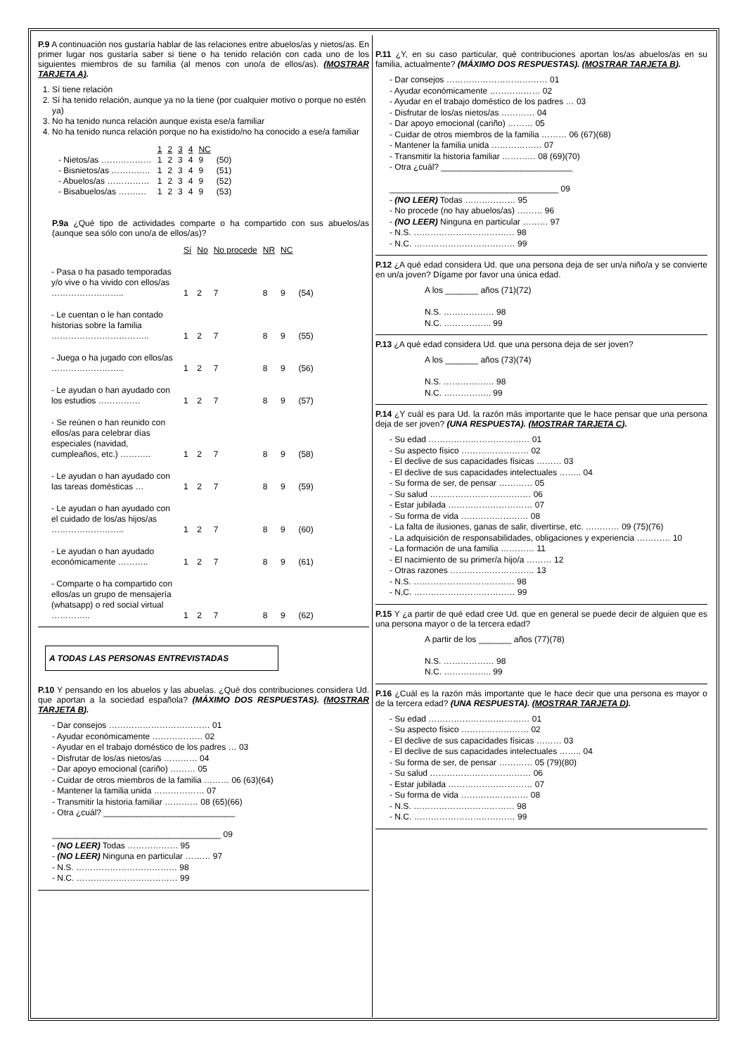P.9 A continuación nos gustaría hablar de las relaciones entre abuelos/as y nietos/as. En primer lugar nos gustaría saber si tiene o ha tenido relación con cada uno de los siguientes miembros de su familia (al menos con uno/a de ellos/as). (MOSTRAR TARJETA A).
1. Sí tiene relación
2. Sí ha tenido relación, aunque ya no la tiene (por cualquier motivo o porque no estén ya)
3. No ha tenido nunca relación aunque exista ese/a familiar
4. No ha tenido nunca relación porque no ha existido/no ha conocido a ese/a familiar
| | 1 | 2 | 3 | 4 | NC | |
| --- | --- | --- | --- | --- | --- | --- |
| - Nietos/as ……………… | 1 | 2 | 3 | 4 | 9 | (50) |
| - Bisnietos/as ………….. | 1 | 2 | 3 | 4 | 9 | (51) |
| - Abuelos/as …………… | 1 | 2 | 3 | 4 | 9 | (52) |
| - Bisabuelos/as ………. | 1 | 2 | 3 | 4 | 9 | (53) |
P.9a ¿Qué tipo de actividades comparte o ha compartido con sus abuelos/as (aunque sea sólo con uno/a de ellos/as)?
| | Sí | No | No procede | NR | NC | |
| --- | --- | --- | --- | --- | --- | --- |
| - Pasa o ha pasado temporadas y/o vive o ha vivido con ellos/as …………………….. | 1 | 2 | 7 | 8 | 9 | (54) |
| - Le cuentan o le han contado historias sobre la familia …………………………….. | 1 | 2 | 7 | 8 | 9 | (55) |
| - Juega o ha jugado con ellos/as …………………….. | 1 | 2 | 7 | 8 | 9 | (56) |
| - Le ayudan o han ayudado con los estudios …………… | 1 | 2 | 7 | 8 | 9 | (57) |
| - Se reúnen o han reunido con ellos/as para celebrar días especiales (navidad, cumpleaños, etc.) ……….. | 1 | 2 | 7 | 8 | 9 | (58) |
| - Le ayudan o han ayudado con las tareas domésticas … | 1 | 2 | 7 | 8 | 9 | (59) |
| - Le ayudan o han ayudado con el cuidado de los/as hijos/as …………………….. | 1 | 2 | 7 | 8 | 9 | (60) |
| - Le ayudan o han ayudado económicamente ……….. | 1 | 2 | 7 | 8 | 9 | (61) |
| - Comparte o ha compartido con ellos/as un grupo de mensajería (whatsapp) o red social virtual ………….. | 1 | 2 | 7 | 8 | 9 | (62) |
A TODAS LAS PERSONAS ENTREVISTADAS
P.10 Y pensando en los abuelos y las abuelas. ¿Qué dos contribuciones considera Ud. que aportan a la sociedad española? (MÁXIMO DOS RESPUESTAS). (MOSTRAR TARJETA B).
- Dar consejos ……………………………… 01
- Ayudar económicamente ……………… 02
- Ayudar en el trabajo doméstico de los padres … 03
- Disfrutar de los/as nietos/as ………… 04
- Dar apoyo emocional (cariño) ……… 05
- Cuidar de otros miembros de la familia ……… 06 (63)(64)
- Mantener la familia unida ……………… 07
- Transmitir la historia familiar ………… 08 (65)(66)
- Otra ¿cuál? ____________________________
____________________________________ 09
- (NO LEER) Todas ……………… 95
- (NO LEER) Ninguna en particular ……… 97
- N.S. ……………………………… 98
- N.C. ……………………………… 99
P.11 ¿Y, en su caso particular, qué contribuciones aportan los/as abuelos/as en su familia, actualmente? (MÁXIMO DOS RESPUESTAS). (MOSTRAR TARJETA B).
- Dar consejos ……………………………… 01
- Ayudar económicamente ……………… 02
- Ayudar en el trabajo doméstico de los padres … 03
- Disfrutar de los/as nietos/as ………… 04
- Dar apoyo emocional (cariño) ……… 05
- Cuidar de otros miembros de la familia ……… 06 (67)(68)
- Mantener la familia unida ……………… 07
- Transmitir la historia familiar ………… 08 (69)(70)
- Otra ¿cuál? ____________________________
____________________________________ 09
- (NO LEER) Todas ……………… 95
- No procede (no hay abuelos/as) ……… 96
- (NO LEER) Ninguna en particular ……… 97
- N.S. ……………………………… 98
- N.C. ……………………………… 99
P.12 ¿A qué edad considera Ud. que una persona deja de ser un/a niño/a y se convierte en un/a joven? Dígame por favor una única edad.
A los _______ años (71)(72)
N.S. ……………… 98
N.C. …………….. 99
P.13 ¿A qué edad considera Ud. que una persona deja de ser joven?
A los _______ años (73)(74)
N.S. ……………… 98
N.C. …………….. 99
P.14 ¿Y cuál es para Ud. la razón más importante que le hace pensar que una persona deja de ser joven? (UNA RESPUESTA). (MOSTRAR TARJETA C).
- Su edad ……………………………… 01
- Su aspecto físico …………………… 02
- El declive de sus capacidades físicas ……… 03
- El declive de sus capacidades intelectuales …….. 04
- Su forma de ser, de pensar ………… 05
- Su salud ……………………………… 06
- Estar jubilada ………………………… 07
- Su forma de vida …………………… 08
- La falta de ilusiones, ganas de salir, divertirse, etc. ………… 09 (75)(76)
- La adquisición de responsabilidades, obligaciones y experiencia ………… 10
- La formación de una familia ………… 11
- El nacimiento de su primer/a hijo/a ……… 12
- Otras razones ………………………… 13
- N.S. ……………………………… 98
- N,C. ……………………………… 99
P.15 Y ¿a partir de qué edad cree Ud. que en general se puede decir de alguien que es una persona mayor o de la tercera edad?
A partir de los _______ años (77)(78)
N.S. ……………… 98
N.C. …………….. 99
P.16 ¿Cuál es la razón más importante que le hace decir que una persona es mayor o de la tercera edad? (UNA RESPUESTA). (MOSTRAR TARJETA D).
- Su edad ……………………………… 01
- Su aspecto físico …………………… 02
- El declive de sus capacidades físicas ……… 03
- El declive de sus capacidades intelectuales …….. 04
- Su forma de ser, de pensar ………… 05 (79)(80)
- Su salud ……………………………… 06
- Estar jubilada ………………………… 07
- Su forma de vida …………………… 08
- N.S. ……………………………… 98
- N.C. ……………………………… 99